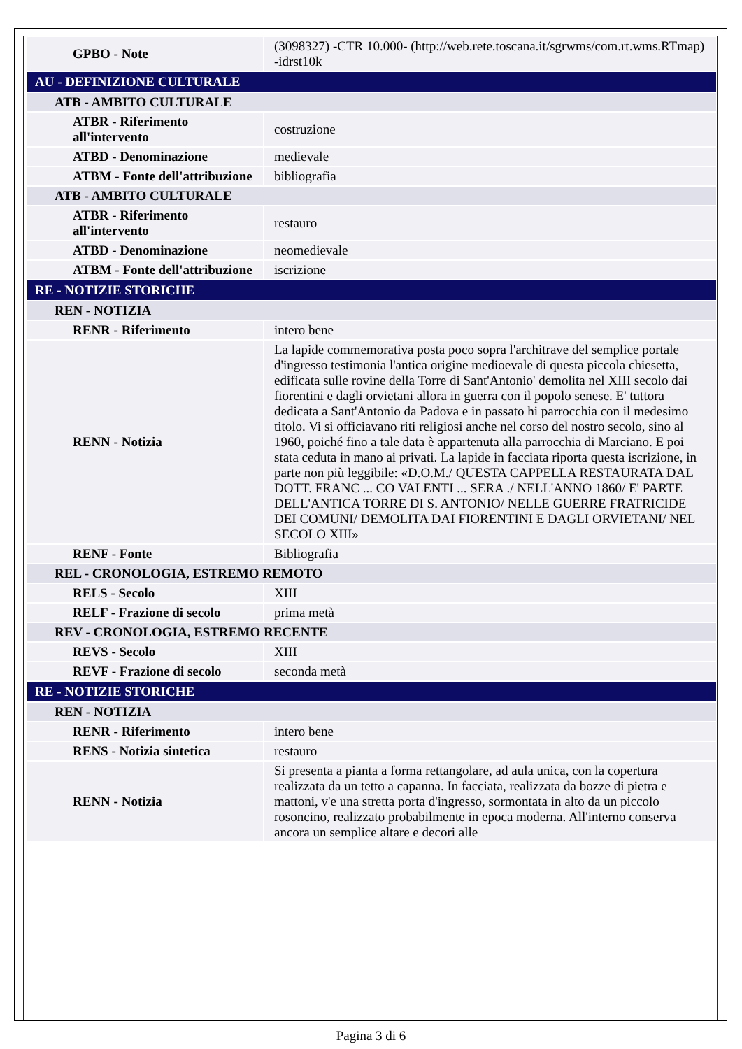| GPBO - Note | (3098327) -CTR 10.000- (http://web.rete.toscana.it/sgrwms/com.rt.wms.RTmap) -idrst10k |
| AU - DEFINIZIONE CULTURALE | |
| ATB - AMBITO CULTURALE | |
| ATBR - Riferimento all'intervento | costruzione |
| ATBD - Denominazione | medievale |
| ATBM - Fonte dell'attribuzione | bibliografia |
| ATB - AMBITO CULTURALE | |
| ATBR - Riferimento all'intervento | restauro |
| ATBD - Denominazione | neomedievale |
| ATBM - Fonte dell'attribuzione | iscrizione |
| RE - NOTIZIE STORICHE | |
| REN - NOTIZIA | |
| RENR - Riferimento | intero bene |
| RENN - Notizia | La lapide commemorativa posta poco sopra l'architrave del semplice portale d'ingresso testimonia l'antica origine medioevale di questa piccola chiesetta, edificata sulle rovine della Torre di Sant'Antonio' demolita nel XIII secolo dai fiorentini e dagli orvietani allora in guerra con il popolo senese. E' tuttora dedicata a Sant'Antonio da Padova e in passato hi parrocchia con il medesimo titolo. Vi si officiavano riti religiosi anche nel corso del nostro secolo, sino al 1960, poiché fino a tale data è appartenuta alla parrocchia di Marciano. E poi stata ceduta in mano ai privati. La lapide in facciata riporta questa iscrizione, in parte non più leggibile: «D.O.M./ QUESTA CAPPELLA RESTAURATA DAL DOTT. FRANC ... CO VALENTI ... SERA ./ NELL'ANNO 1860/ E' PARTE DELL'ANTICA TORRE DI S. ANTONIO/ NELLE GUERRE FRATRICIDE DEI COMUNI/ DEMOLITA DAI FIORENTINI E DAGLI ORVIETANI/ NEL SECOLO XIII» |
| RENF - Fonte | Bibliografia |
| REL - CRONOLOGIA, ESTREMO REMOTO | |
| RELS - Secolo | XIII |
| RELF - Frazione di secolo | prima metà |
| REV - CRONOLOGIA, ESTREMO RECENTE | |
| REVS - Secolo | XIII |
| REVF - Frazione di secolo | seconda metà |
| RE - NOTIZIE STORICHE | |
| REN - NOTIZIA | |
| RENR - Riferimento | intero bene |
| RENS - Notizia sintetica | restauro |
| RENN - Notizia | Si presenta a pianta a forma rettangolare, ad aula unica, con la copertura realizzata da un tetto a capanna. In facciata, realizzata da bozze di pietra e mattoni, v'e una stretta porta d'ingresso, sormontata in alto da un piccolo rosoncino, realizzato probabilmente in epoca moderna. All'interno conserva ancora un semplice altare e decori alle |
Pagina 3 di 6